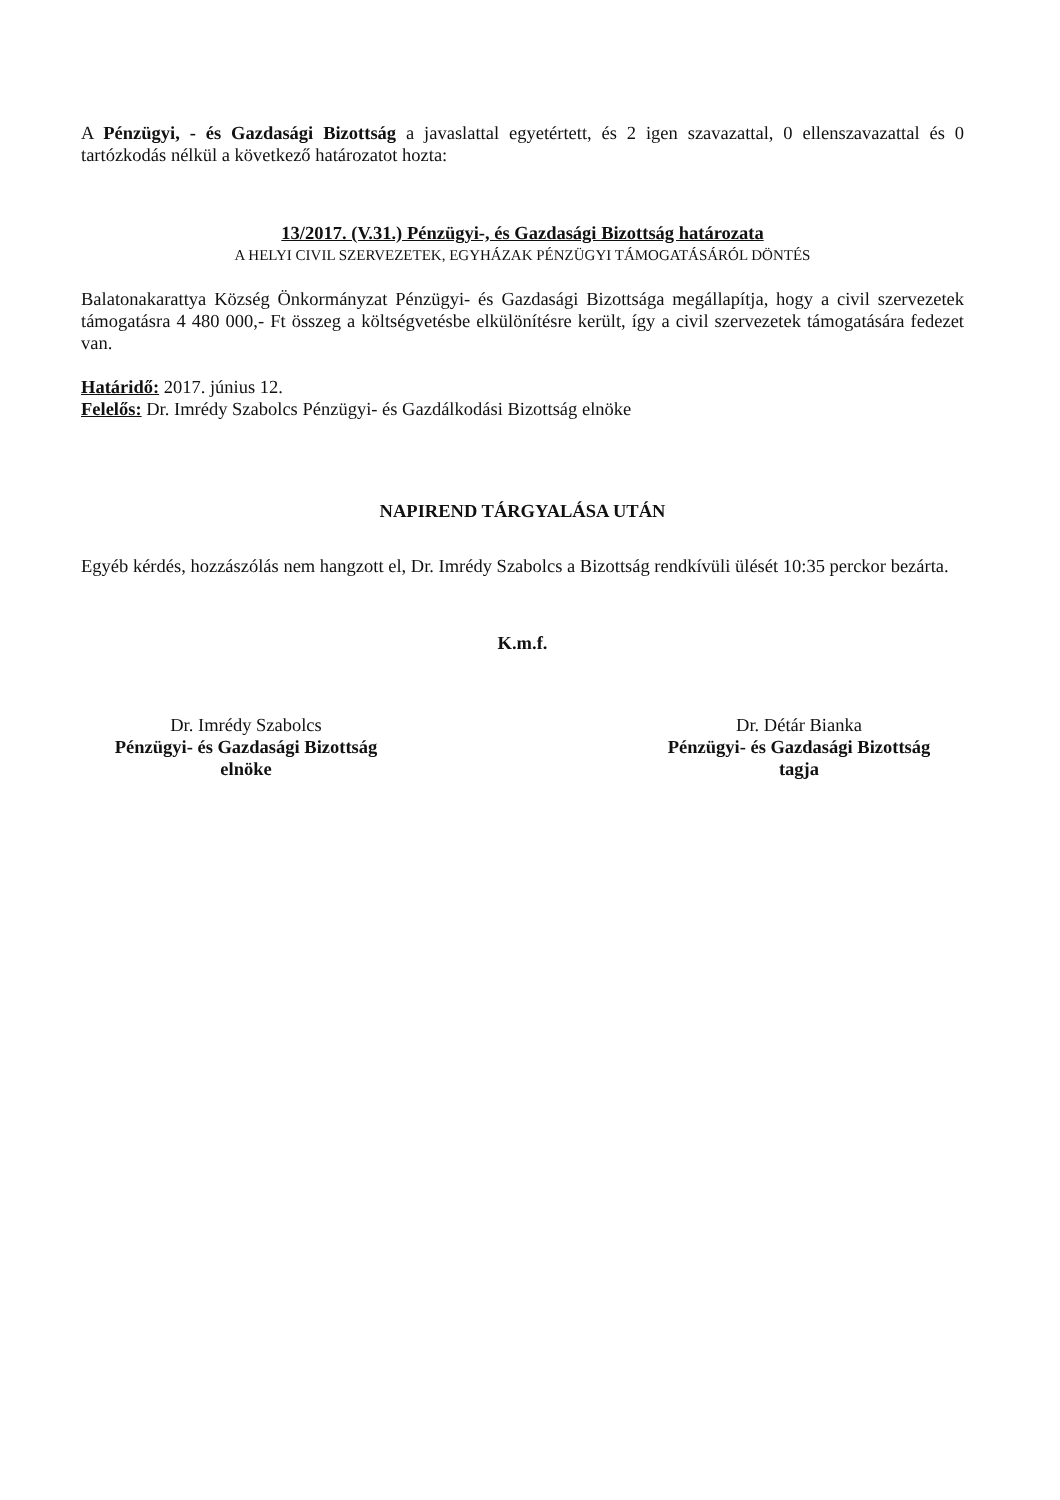A Pénzügyi, - és Gazdasági Bizottság a javaslattal egyetértett, és 2 igen szavazattal, 0 ellenszavazattal és 0 tartózkodás nélkül a következő határozatot hozta:
13/2017. (V.31.) Pénzügyi-, és Gazdasági Bizottság határozata
A HELYI CIVIL SZERVEZETEK, EGYHÁZAK PÉNZÜGYI TÁMOGATÁSÁRÓL DÖNTÉS
Balatonakarattya Község Önkormányzat Pénzügyi- és Gazdasági Bizottsága megállapítja, hogy a civil szervezetek támogatásra 4 480 000,- Ft összeg a költségvetésbe elkülönítésre került, így a civil szervezetek támogatására fedezet van.
Határidő: 2017. június 12.
Felelős: Dr. Imrédy Szabolcs Pénzügyi- és Gazdálkodási Bizottság elnöke
NAPIREND TÁRGYALÁSA UTÁN
Egyéb kérdés, hozzászólás nem hangzott el, Dr. Imrédy Szabolcs a Bizottság rendkívüli ülését 10:35 perckor bezárta.
K.m.f.
Dr. Imrédy Szabolcs
Pénzügyi- és Gazdasági Bizottság
elnöke
Dr. Détár Bianka
Pénzügyi- és Gazdasági Bizottság
tagja